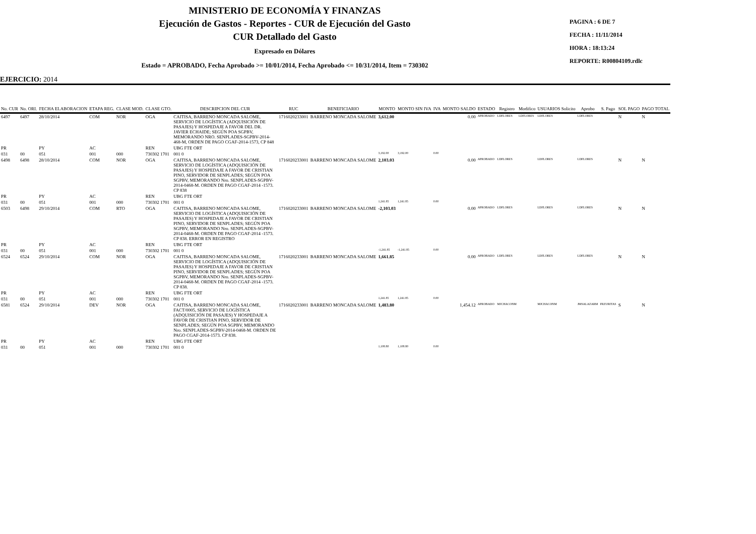MINISTERIO DE ECONOMÍA Y FINANZAS
Ejecución de Gastos - Reportes - CUR de Ejecución del Gasto
CUR Detallado del Gasto
Expresado en Dólares
Estado = APROBADO, Fecha Aprobado >= 10/01/2014, Fecha Aprobado <= 10/31/2014, Item = 730302
PAGINA : 6 DE 7
FECHA : 11/11/2014
HORA : 18:13:24
REPORTE: R00804109.rdlc
EJERCICIO: 2014
| No. CUR | No. ORI. | FECHA ELABORACION | ETAPA REG. | CLASE MOD. | CLASE GTO. | DESCRIPCION DEL CUR | RUC | BENEFICIARIO | MONTO | MONTO SIN IVA | IVA | MONTO SALDO | ESTADO | Registro | Modifico | USUARIOS Solicito | Aprobo | S. Pago | SOL PAGO | PAGO TOTAL |
| --- | --- | --- | --- | --- | --- | --- | --- | --- | --- | --- | --- | --- | --- | --- | --- | --- | --- | --- | --- | --- |
| 6497 | 6497 | 28/10/2014 | COM | NOR | OGA | CAITISA, BARRENO MONCADA SALOME, SERVICIO DE LOGÍSTICA (ADQUISICIÓN DE PASAJES) Y HOSPEDAJE A FAVOR DEL DR. JAVIER ECHAIDE; SEGÚN POA SGPBV, MEMORANDO NRO. SENPLADES-SGPBV-2014-468-M, ORDEN DE PAGO CGAF-2014-1573, CP 848 | 1716020233001 | BARRENO MONCADA SALOME | 3,612.00 | | | 0.00 | APROBADO | LDFLORES | LDFLORES | LDFLORES | LDFLORES | | N | N |
| PR | | PY | AC | | REN | UBG FTE ORT | | | | | | | | | | | | | | |
| 031 | 00 | 051 | 001 | 000 | 730302 1701 | 001 0 | | | 3,192.00 | 3,192.00 | 0.00 | | | | | | | | | |
| 6498 | 6498 | 28/10/2014 | COM | NOR | OGA | CAITISA, BARRENO MONCADA SALOME, SERVICIO DE LOGÍSTICA (ADQUISICIÓN DE PASAJES) Y HOSPEDAJE A FAVOR DE CRISTIAN PINO, SERVIDOR DE SENPLADES; SEGÚN POA SGPBV, MEMORANDO Nro. SENPLADES-SGPBV-2014-0468-M. ORDEN DE PAGO CGAF-2014 -1573. CP 838 | 1716020233001 | BARRENO MONCADA SALOME | 2,103.03 | | | 0.00 | APROBADO | LDFLORES | | LDFLORES | LDFLORES | | N | N |
| PR | | PY | AC | | REN | UBG FTE ORT | | | | | | | | | | | | | | |
| 031 | 00 | 051 | 001 | 000 | 730302 1701 | 001 0 | | | 1,241.85 | 1,241.85 | 0.00 | | | | | | | | | |
| 6503 | 6498 | 29/10/2014 | COM | RTO | OGA | CAITISA, BARRENO MONCADA SALOME, SERVICIO DE LOGÍSTICA (ADQUISICIÓN DE PASAJES) Y HOSPEDAJE A FAVOR DE CRISTIAN PINO, SERVIDOR DE SENPLADES; SEGÚN POA SGPBV, MEMORANDO Nro. SENPLADES-SGPBV-2014-0468-M. ORDEN DE PAGO CGAF-2014 -1573. CP 838. ERROR EN REGISTRO | 1716020233001 | BARRENO MONCADA SALOME | -2,103.03 | | | 0.00 | APROBADO | LDFLORES | | LDFLORES | LDFLORES | | N | N |
| PR | | PY | AC | | REN | UBG FTE ORT | | | | | | | | | | | | | | |
| 031 | 00 | 051 | 001 | 000 | 730302 1701 | 001 0 | | | -1,241.85 | -1,241.85 | 0.00 | | | | | | | | | |
| 6524 | 6524 | 29/10/2014 | COM | NOR | OGA | CAITISA, BARRENO MONCADA SALOME, SERVICIO DE LOGÍSTICA (ADQUISICIÓN DE PASAJES) Y HOSPEDAJE A FAVOR DE CRISTIAN PINO, SERVIDOR DE SENPLADES; SEGÚN POA SGPBV, MEMORANDO Nro. SENPLADES-SGPBV-2014-0468-M. ORDEN DE PAGO CGAF-2014 -1573. CP 838. | 1716020233001 | BARRENO MONCADA SALOME | 1,661.85 | | | 0.00 | APROBADO | LDFLORES | | LDFLORES | LDFLORES | | N | N |
| PR | | PY | AC | | REN | UBG FTE ORT | | | | | | | | | | | | | | |
| 031 | 00 | 051 | 001 | 000 | 730302 1701 | 001 0 | | | 1,241.85 | 1,241.85 | 0.00 | | | | | | | | | |
| 6581 | 6524 | 29/10/2014 | DEV | NOR | OGA | CAITISA, BARRENO MONCADA SALOME, FACT/0005, SERVICIO DE LOGÍSTICA (ADQUISICIÓN DE PASAJES) Y HOSPEDAJE A FAVOR DE CRISTIAN PINO, SERVIDOR DE SENPLADES; SEGÚN POA SGPBV, MEMORANDO Nro. SENPLADES-SGPBV-2014-0468-M. ORDEN DE PAGO CGAF-2014-1573. CP 838. | 1716020233001 | BARRENO MONCADA SALOME | 1,483.80 | | | 1,454.12 | APROBADO | MJCHACONM | | MJCHACONM | JMSALAZARM | FRZURITAS | S | N |
| PR | | PY | AC | | REN | UBG FTE ORT | | | | | | | | | | | | | | |
| 031 | 00 | 051 | 001 | 000 | 730302 1701 | 001 0 | | | 1,108.80 | 1,108.80 | 0.00 | | | | | | | | | |